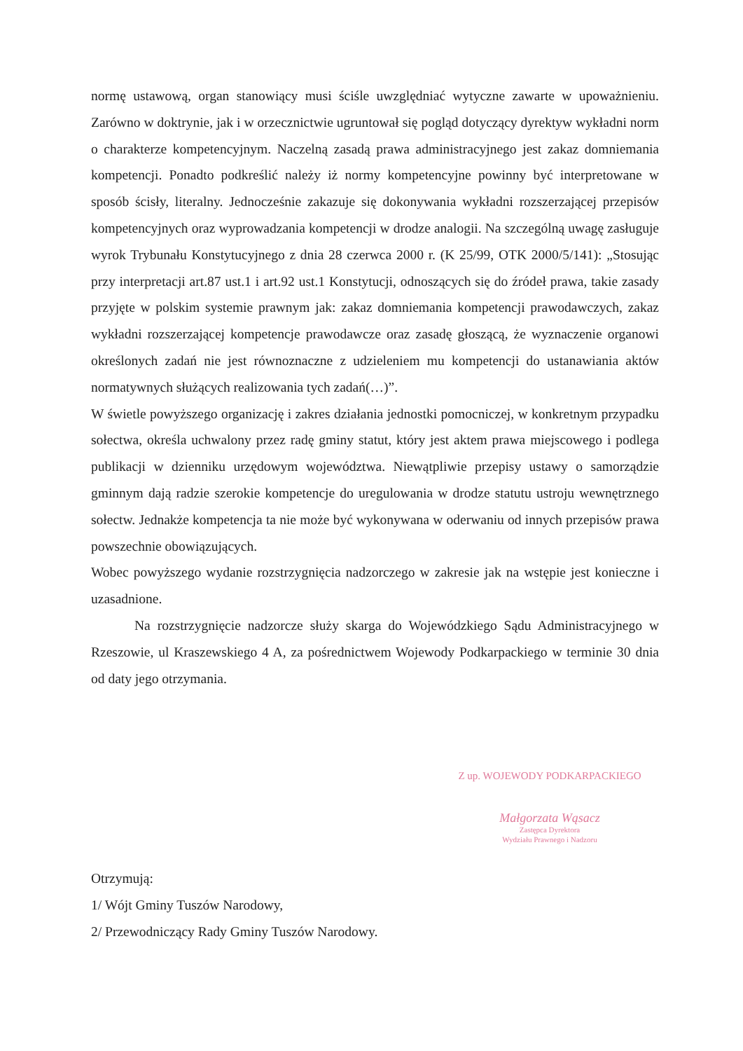normę ustawową, organ stanowiący musi ściśle uwzględniać wytyczne zawarte w upoważnieniu. Zarówno w doktrynie, jak i w orzecznictwie ugruntował się pogląd dotyczący dyrektyw wykładni norm o charakterze kompetencyjnym. Naczelną zasadą prawa administracyjnego jest zakaz domniemania kompetencji. Ponadto podkreślić należy iż normy kompetencyjne powinny być interpretowane w sposób ścisły, literalny. Jednocześnie zakazuje się dokonywania wykładni rozszerzającej przepisów kompetencyjnych oraz wyprowadzania kompetencji w drodze analogii. Na szczególną uwagę zasługuje wyrok Trybunału Konstytucyjnego z dnia 28 czerwca 2000 r. (K 25/99, OTK 2000/5/141): „Stosując przy interpretacji art.87 ust.1 i art.92 ust.1 Konstytucji, odnoszących się do źródeł prawa, takie zasady przyjęte w polskim systemie prawnym jak: zakaz domniemania kompetencji prawodawczych, zakaz wykładni rozszerzającej kompetencje prawodawcze oraz zasadę głoszącą, że wyznaczenie organowi określonych zadań nie jest równoznaczne z udzieleniem mu kompetencji do ustanawiania aktów normatywnych służących realizowania tych zadań(…)”.
W świetle powyższego organizację i zakres działania jednostki pomocniczej, w konkretnym przypadku sołectwa, określa uchwalony przez radę gminy statut, który jest aktem prawa miejscowego i podlega publikacji w dzienniku urzędowym województwa. Niewątpliwie przepisy ustawy o samorządzie gminnym dają radzie szerokie kompetencje do uregulowania w drodze statutu ustroju wewnętrznego sołectw. Jednakże kompetencja ta nie może być wykonywana w oderwaniu od innych przepisów prawa powszechnie obowiązujących.
Wobec powyższego wydanie rozstrzygnięcia nadzorczego w zakresie jak na wstępie jest konieczne i uzasadnione.
Na rozstrzygnięcie nadzorcze służy skarga do Wojewódzkiego Sądu Administracyjnego w Rzeszowie, ul Kraszewskiego 4 A, za pośrednictwem Wojewody Podkarpackiego w terminie 30 dnia od daty jego otrzymania.
Z up. WOJEWODY PODKARPACKIEGO
Małgorzata Wąsacz
Zastępca Dyrektora
Wydziału Prawnego i Nadzoru
Otrzymują:
1/ Wójt Gminy Tuszów Narodowy,
2/ Przewodniczący Rady Gminy Tuszów Narodowy.